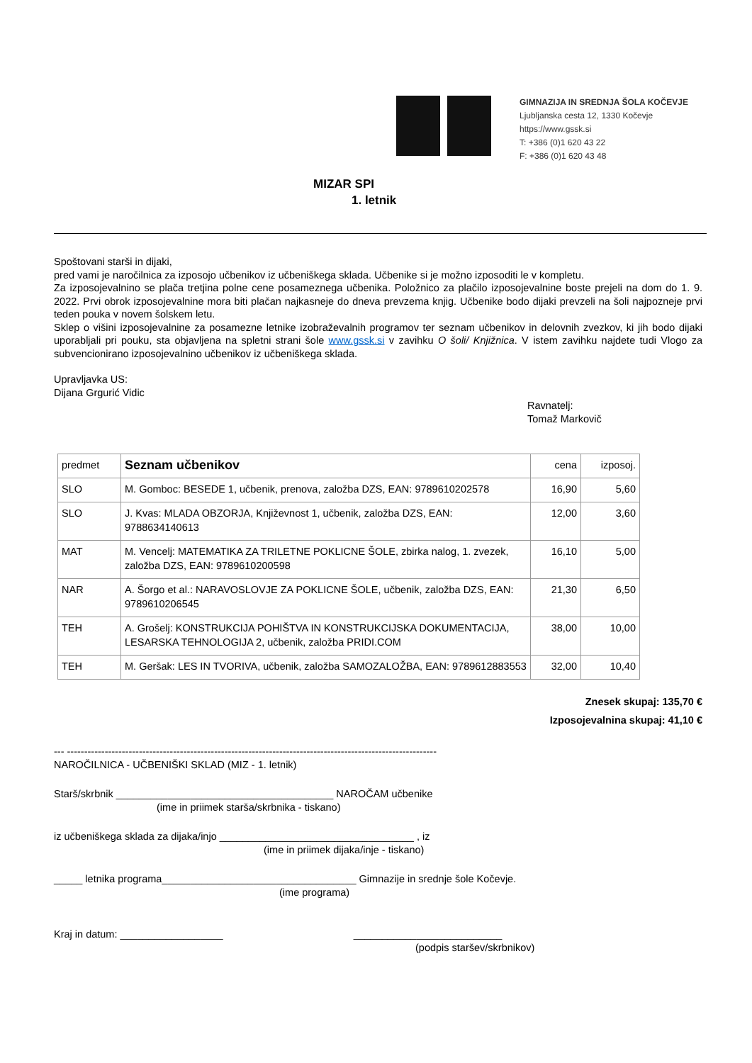GIMNAZIJA IN SREDNJA ŠOLA KOČEVJE
Ljubljanska cesta 12, 1330 Kočevje
https://www.gssk.si
T: +386 (0)1 620 43 22
F: +386 (0)1 620 43 48
MIZAR SPI
1. letnik
Spoštovani starši in dijaki,
pred vami je naročilnica za izposojo učbenikov iz učbeniškega sklada. Učbenike si je možno izposoditi le v kompletu.
Za izposojevalnino se plača tretjina polne cene posameznega učbenika. Položnico za plačilo izposojevalnine boste prejeli na dom do 1. 9. 2022. Prvi obrok izposojevalnine mora biti plačan najkasneje do dneva prevzema knjig. Učbenike bodo dijaki prevzeli na šoli najpozneje prvi teden pouka v novem šolskem letu.
Sklep o višini izposojevalnine za posamezne letnike izobraževalnih programov ter seznam učbenikov in delovnih zvezkov, ki jih bodo dijaki uporabljali pri pouku, sta objavljena na spletni strani šole www.gssk.si v zavihku O šoli/ Knjižnica. V istem zavihku najdete tudi Vlogo za subvencionirano izposojevalnino učbenikov iz učbeniškega sklada.
Upravljavka US:
Dijana Grgurić Vidic
Ravnatelj:
Tomaž Markovič
| predmet | Seznam učbenikov | cena | izposoj. |
| --- | --- | --- | --- |
| SLO | M. Gomboc: BESEDE 1, učbenik, prenova, založba DZS, EAN: 9789610202578 | 16,90 | 5,60 |
| SLO | J. Kvas: MLADA OBZORJA, Književnost 1, učbenik, založba DZS, EAN: 9788634140613 | 12,00 | 3,60 |
| MAT | M. Vencelj: MATEMATIKA ZA TRILETNE POKLICNE ŠOLE, zbirka nalog, 1. zvezek, založba DZS, EAN: 9789610200598 | 16,10 | 5,00 |
| NAR | A. Šorgo et al.: NARAVOSLOVJE ZA POKLICNE ŠOLE, učbenik, založba DZS, EAN: 9789610206545 | 21,30 | 6,50 |
| TEH | A. Grošelj: KONSTRUKCIJA POHIŠTVA IN KONSTRUKCIJSKA DOKUMENTACIJA, LESARSKA TEHNOLOGIJA 2, učbenik, založba PRIDI.COM | 38,00 | 10,00 |
| TEH | M. Geršak: LES IN TVORIVA, učbenik, založba SAMOZALOŽBA, EAN: 9789612883553 | 32,00 | 10,40 |
Znesek skupaj: 135,70 €
Izposojevalnina skupaj: 41,10 €
--- ------------------------------------------------------------------------------------------------------------
NAROČILNICA - UČBENIŠKI SKLAD (MIZ - 1. letnik)
Starš/skrbnik ______________________________________ NAROČAM učbenike
(ime in priimek starša/skrbnika - tiskano)
iz učbeniškega sklada za dijaka/injo __________________________________ , iz
(ime in priimek dijaka/inje - tiskano)
_____ letnika programa__________________________________ Gimnazije in srednje šole Kočevje.
(ime programa)
Kraj in datum: __________________ __________________________
(podpis staršev/skrbnikov)